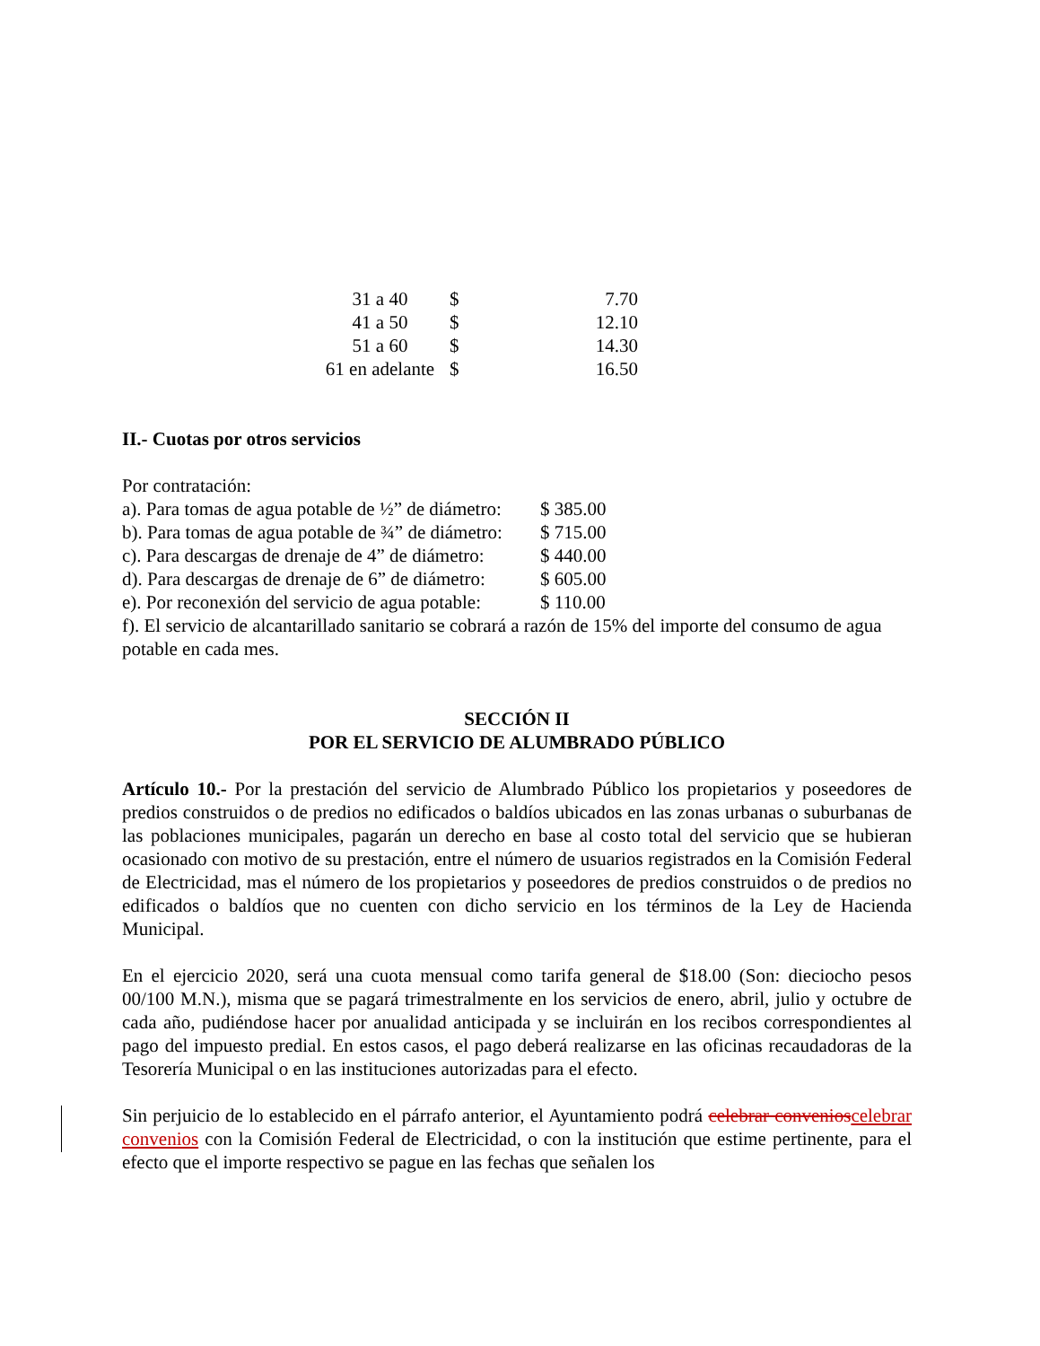| 31 a 40 | $ | 7.70 |
| 41 a 50 | $ | 12.10 |
| 51 a 60 | $ | 14.30 |
| 61 en adelante | $ | 16.50 |
II.- Cuotas por otros servicios
Por contratación:
| a). Para tomas de agua potable de ½” de diámetro: | $ 385.00 |
| b). Para tomas de agua potable de ¾” de diámetro: | $ 715.00 |
| c). Para descargas de drenaje de 4” de diámetro: | $ 440.00 |
| d). Para descargas de drenaje de 6” de diámetro: | $ 605.00 |
| e). Por reconexión del servicio de agua potable: | $ 110.00 |
f). El servicio de alcantarillado sanitario se cobrará a razón de 15% del importe del consumo de agua potable en cada mes.
SECCIÓN II
POR EL SERVICIO DE ALUMBRADO PÚBLICO
Artículo 10.- Por la prestación del servicio de Alumbrado Público los propietarios y poseedores de predios construidos o de predios no edificados o baldíos ubicados en las zonas urbanas o suburbanas de las poblaciones municipales, pagarán un derecho en base al costo total del servicio que se hubieran ocasionado con motivo de su prestación, entre el número de usuarios registrados en la Comisión Federal de Electricidad, mas el número de los propietarios y poseedores de predios construidos o de predios no edificados o baldíos que no cuenten con dicho servicio en los términos de la Ley de Hacienda Municipal.
En el ejercicio 2020, será una cuota mensual como tarifa general de $18.00 (Son: dieciocho pesos 00/100 M.N.), misma que se pagará trimestralmente en los servicios de enero, abril, julio y octubre de cada año, pudiéndose hacer por anualidad anticipada y se incluirán en los recibos correspondientes al pago del impuesto predial. En estos casos, el pago deberá realizarse en las oficinas recaudadoras de la Tesorería Municipal o en las instituciones autorizadas para el efecto.
Sin perjuicio de lo establecido en el párrafo anterior, el Ayuntamiento podrá celebrar convenios celebrar convenios con la Comisión Federal de Electricidad, o con la institución que estime pertinente, para el efecto que el importe respectivo se pague en las fechas que señalen los